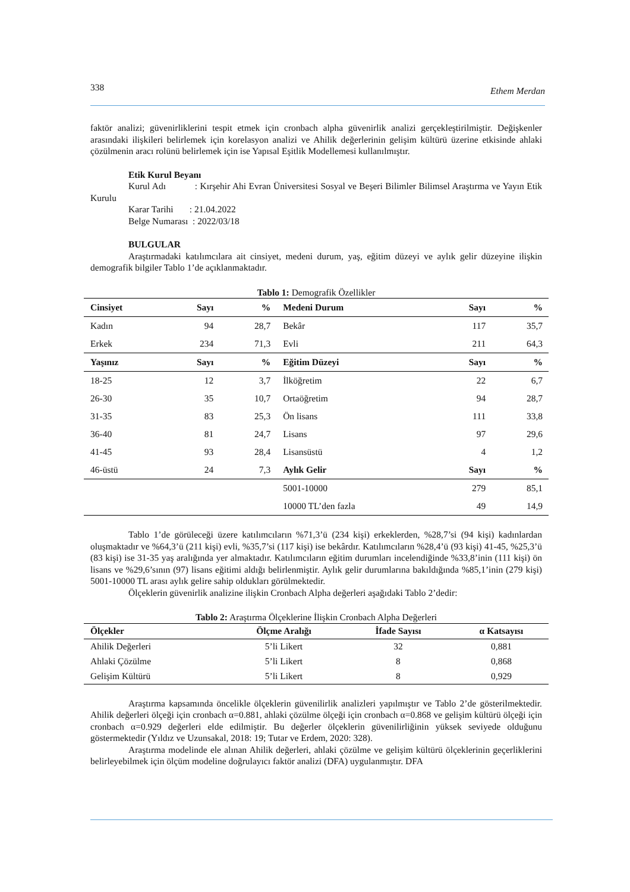338 Ethem Merdan
faktör analizi; güvenirliklerini tespit etmek için cronbach alpha güvenirlik analizi gerçekleştirilmiştir. Değişkenler arasındaki ilişkileri belirlemek için korelasyon analizi ve Ahilik değerlerinin gelişim kültürü üzerine etkisinde ahlaki çözülmenin aracı rolünü belirlemek için ise Yapısal Eşitlik Modellemesi kullanılmıştır.
Etik Kurul Beyanı
Kurul Adı : Kırşehir Ahi Evran Üniversitesi Sosyal ve Beşeri Bilimler Bilimsel Araştırma ve Yayın Etik Kurulu
Karar Tarihi : 21.04.2022
Belge Numarası : 2022/03/18
BULGULAR
Araştırmadaki katılımcılara ait cinsiyet, medeni durum, yaş, eğitim düzeyi ve aylık gelir düzeyine ilişkin demografik bilgiler Tablo 1’de açıklanmaktadır.
Tablo 1: Demografik Özellikler
| Cinsiyet | Sayı | % | Medeni Durum | Sayı | % |
| --- | --- | --- | --- | --- | --- |
| Kadın | 94 | 28,7 | Bekâr | 117 | 35,7 |
| Erkek | 234 | 71,3 | Evli | 211 | 64,3 |
| Yaşınız | Sayı | % | Eğitim Düzeyi | Sayı | % |
| 18-25 | 12 | 3,7 | İlköğretim | 22 | 6,7 |
| 26-30 | 35 | 10,7 | Ortaöğretim | 94 | 28,7 |
| 31-35 | 83 | 25,3 | Ön lisans | 111 | 33,8 |
| 36-40 | 81 | 24,7 | Lisans | 97 | 29,6 |
| 41-45 | 93 | 28,4 | Lisansüstü | 4 | 1,2 |
| 46-üstü | 24 | 7,3 | Aylık Gelir | Sayı | % |
| | | | 5001-10000 | 279 | 85,1 |
| | | | 10000 TL’den fazla | 49 | 14,9 |
Tablo 1’de görüleceği üzere katılımcıların %71,3’ü (234 kişi) erkeklerden, %28,7’si (94 kişi) kadınlardan oluşmaktadır ve %64,3’ü (211 kişi) evli, %35,7’si (117 kişi) ise bekârdır. Katılımcıların %28,4’ü (93 kişi) 41-45, %25,3’ü (83 kişi) ise 31-35 yaş aralığında yer almaktadır. Katılımcıların eğitim durumları incelendiğinde %33,8’inin (111 kişi) ön lisans ve %29,6’sının (97) lisans eğitimi aldığı belirlenmiştir. Aylık gelir durumlarına bakıldığında %85,1’inin (279 kişi) 5001-10000 TL arası aylık gelire sahip oldukları görülmektedir.
Ölçeklerin güvenirlik analizine ilişkin Cronbach Alpha değerleri aşağıdaki Tablo 2’dedir:
Tablo 2: Araştırma Ölçeklerine İlişkin Cronbach Alpha Değerleri
| Ölçekler | Ölçme Aralığı | İfade Sayısı | α Katsayısı |
| --- | --- | --- | --- |
| Ahilik Değerleri | 5’li Likert | 32 | 0,881 |
| Ahlaki Çözülme | 5’li Likert | 8 | 0,868 |
| Gelişim Kültürü | 5’li Likert | 8 | 0,929 |
Araştırma kapsamında öncelikle ölçeklerin güvenilirlik analizleri yapılmıştır ve Tablo 2’de gösterilmektedir. Ahilik değerleri ölçeği için cronbach α=0.881, ahlaki çözülme ölçeği için cronbach α=0.868 ve gelişim kültürü ölçeği için cronbach α=0.929 değerleri elde edilmiştir. Bu değerler ölçeklerin güvenilirliğinin yüksek seviyede olduğunu göstermektedir (Yıldız ve Uzunsakal, 2018: 19; Tutar ve Erdem, 2020: 328).
Araştırma modelinde ele alınan Ahilik değerleri, ahlaki çözülme ve gelişim kültürü ölçeklerinin geçerliklerini belirleyebilmek için ölçüm modeline doğrulayıcı faktör analizi (DFA) uygulanmıştır. DFA